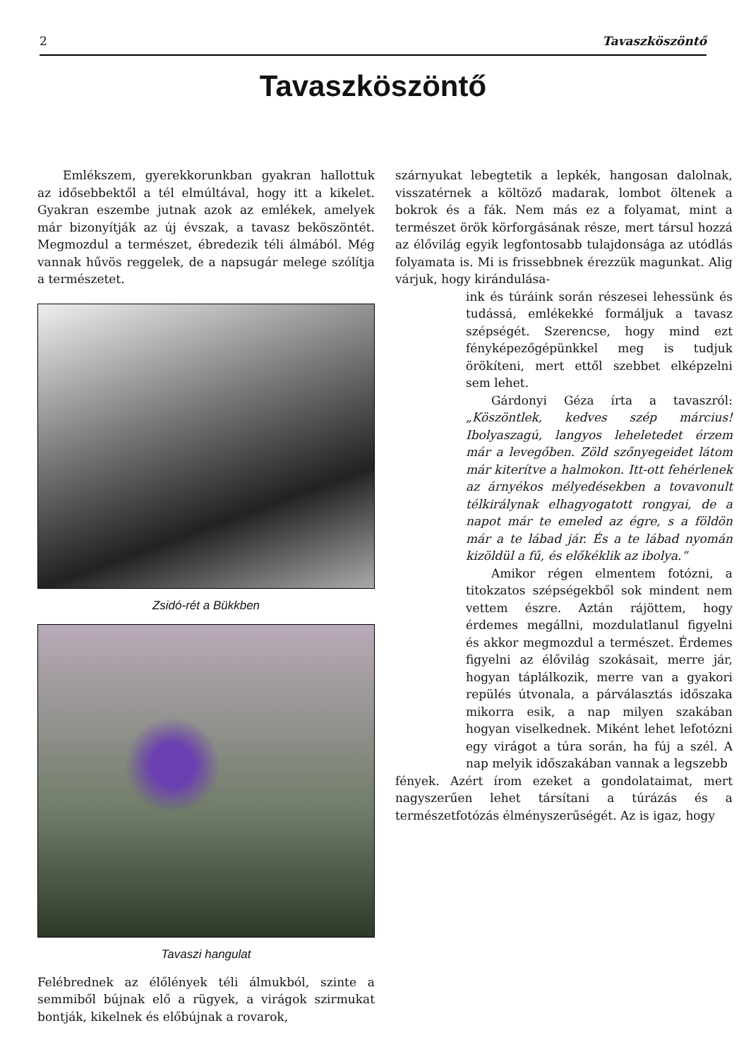2 Tavaszköszöntő
Tavaszköszöntő
Emlékszem, gyerekkorunkban gyakran hallottuk az idősebbektől a tél elmúltával, hogy itt a kikelet. Gyakran eszembe jutnak azok az emlékek, amelyek már bizonyítják az új évszak, a tavasz beköszöntét. Megmozdul a természet, ébredezik téli álmából. Még vannak hűvös reggelek, de a napsugár melege szólítja a természetet.
Zsidó-rét a Bükkben
Tavaszi hangulat
Felébrednek az élőlények téli álmukból, szinte a semmiből bújnak elő a rügyek, a virágok szirmukat bontják, kikelnek és előbújnak a rovarok,
szárnyukat lebegtetik a lepkék, hangosan dalolnak, visszatérnek a költöző madarak, lombot öltenek a bokrok és a fák. Nem más ez a folyamat, mint a természet örök körforgásának része, mert társul hozzá az élővilág egyik legfontosabb tulajdonsága az utódlás folyamata is. Mi is frissebbnek érezzük magunkat. Alig várjuk, hogy kirándulása-
ink és túráink során részesei lehessünk és tudássá, emlékekké formáljuk a tavasz szépségét. Szerencse, hogy mind ezt fényképezőgépünkkel meg is tudjuk örökíteni, mert ettől szebbet elképzelni sem lehet.
Gárdonyi Géza írta a tavaszról: „Köszöntlek, kedves szép március! Ibolyaszagú, langyos leheletedet érzem már a levegőben. Zöld szőnyegeidet látom már kiterítve a halmokon. Itt-ott fehérlenek az árnyékos mélyedésekben a tovavonult télkirálynak elhagyogatott rongyai, de a napot már te emeled az égre, s a földön már a te lábad jár. És a te lábad nyomán kizöldül a fű, és előkéklik az ibolya.”
Amikor régen elmentem fotózni, a titokzatos szépségekből sok mindent nem vettem észre. Aztán rájöttem, hogy érdemes megállni, mozdulatlanul figyelni és akkor megmozdul a természet. Érdemes figyelni az élővilág szokásait, merre jár, hogyan táplálkozik, merre van a gyakori repülés útvonala, a párválasztás időszaka mikorra esik, a nap milyen szakában hogyan viselkednek. Miként lehet lefotózni egy virágot a túra során, ha fúj a szél. A nap melyik időszakában vannak a legszebb
fények. Azért írom ezeket a gondolataimat, mert nagyszerűen lehet társítani a túrázás és a természetfotózás élményszerűségét. Az is igaz, hogy